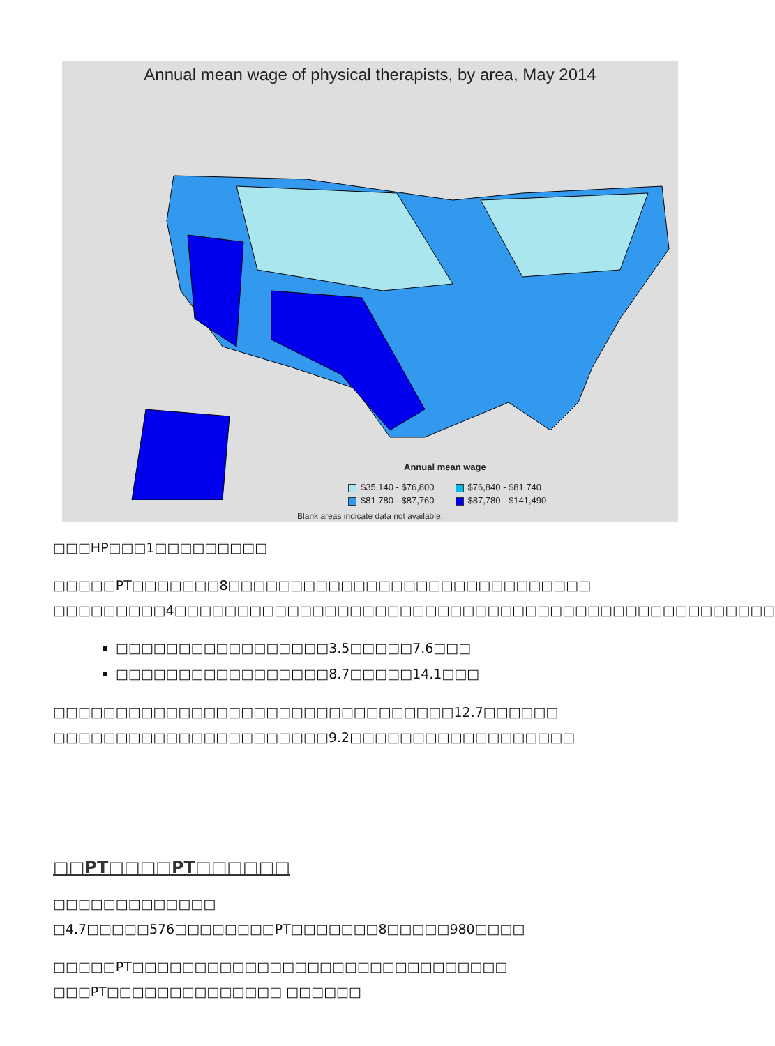Annual mean wage of physical therapists, by area, May 2014
Annual mean wage
$35,140 - $76,800 $76,840 - $81,740
$81,780 - $87,760 $87,780 - $141,490
Blank areas indicate data not available.
□□□HP□□□1□□□□□□□□□
□□□□□PT□□□□□□□8□□□□□□□□□□□□□□□□□□□□□□□□□□□□□ □□□□□□□□□4□□□□□□□□□□□□□□□□□□□□□□□□□□□□□□□□□□□□□□□□□□□□□□□□
□□□□□□□□□□□□□□□□□3.5□□□□□7.6□□□
□□□□□□□□□□□□□□□□□8.7□□□□□14.1□□□
□□□□□□□□□□□□□□□□□□□□□□□□□□□□□□□□12.7□□□□□□
□□□□□□□□□□□□□□□□□□□□□□9.2□□□□□□□□□□□□□□□□□□
□□PT□□□□PT□□□□□□
□□□□□□□□□□□□□ □4.7□□□□□576□□□□□□□□PT□□□□□□□8□□□□□980□□□□
□□□□□PT□□□□□□□□□□□□□□□□□□□□□□□□□□□□□□ □□□PT□□□□□□□□□□□□□□ □□□□□□